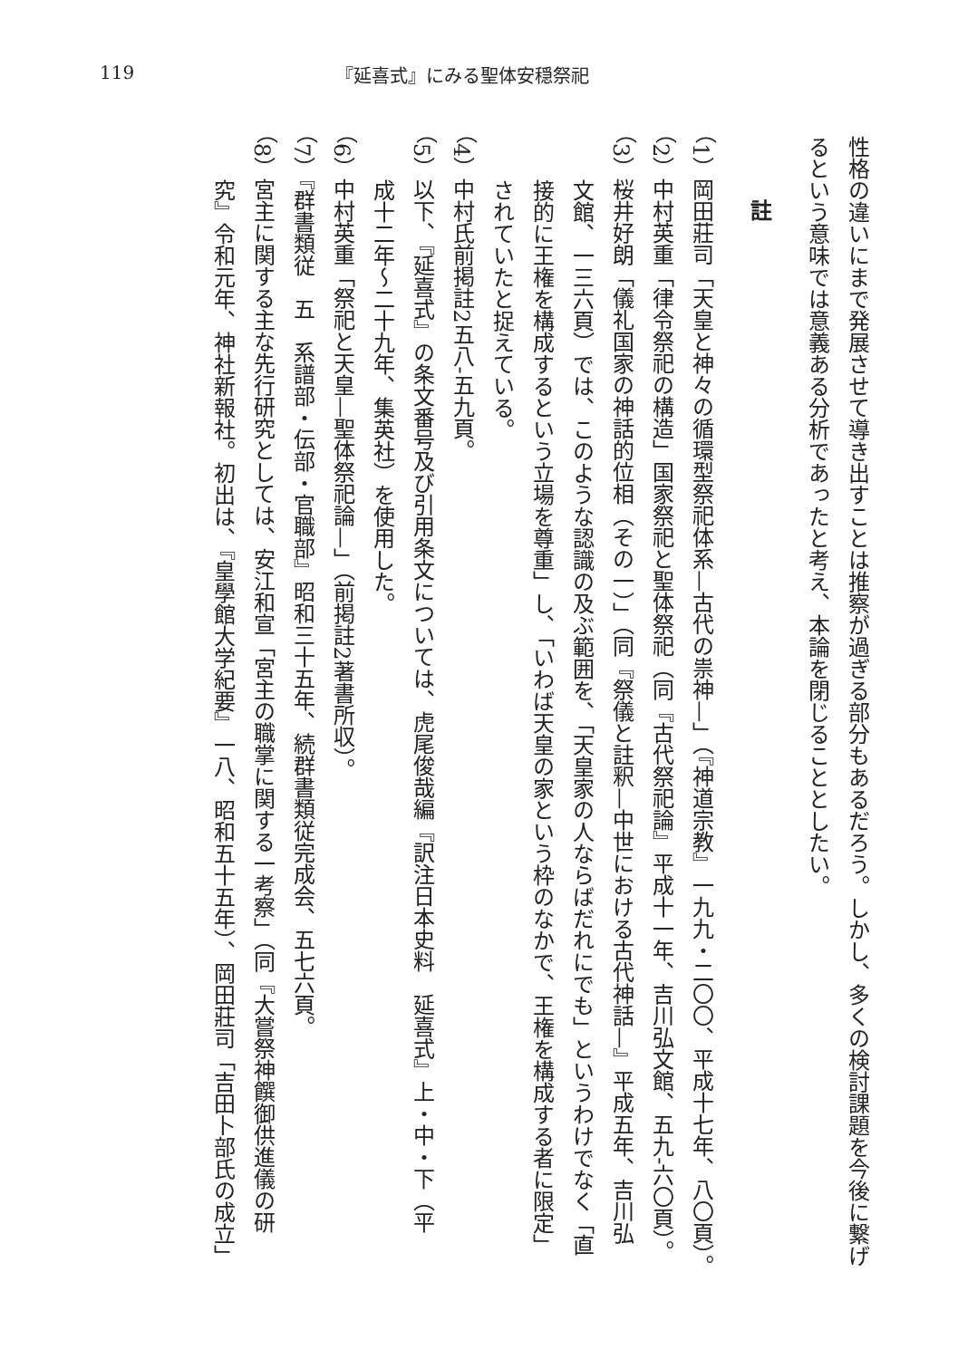119 『延喜式』にみる聖体安穏祭祀
性格の違いにまで発展させて導き出すことは推察が過ぎる部分もあるだろう。しかし、多くの検討課題を今後に繋げ
るという意味では意義ある分析であったと考え、本論を閉じることとしたい。
註
（1）岡田莊司「天皇と神々の循環型祭祀体系—古代の祟神—」（『神道宗教』一九九・二〇〇、平成十七年、八〇頁）。
（2）中村英重「律令祭祀の構造」国家祭祀と聖体祭祀（同『古代祭祀論』平成十一年、吉川弘文館、五九‐六〇頁）。
（3）桜井好朗「儀礼国家の神話的位相（その一）」（同『祭儀と註釈—中世における古代神話—』平成五年、吉川弘
文館、一三六頁）では、このような認識の及ぶ範囲を、「天皇家の人ならばだれにでも」というわけでなく「直
接的に王権を構成するという立場を尊重」し、「いわば天皇の家という枠のなかで、王権を構成する者に限定」
されていたと捉えている。
（4）中村氏前掲註2五八‐五九頁。
（5）以下、『延喜式』の条文番号及び引用条文については、虎尾俊哉編『訳注日本史料　延喜式』上・中・下（平
成十二年〜二十九年、集英社）を使用した。
（6）中村英重「祭祀と天皇—聖体祭祀論—」（前掲註2著書所収）。
（7）『群書類従　五　系譜部・伝部・官職部』昭和三十五年、続群書類従完成会、五七六頁。
（8）宮主に関する主な先行研究としては、安江和宣「宮主の職掌に関する一考察」（同『大嘗祭神饌御供進儀の研
究』令和元年、神社新報社。初出は、『皇學館大学紀要』一八、昭和五十五年）、岡田莊司「吉田卜部氏の成立」